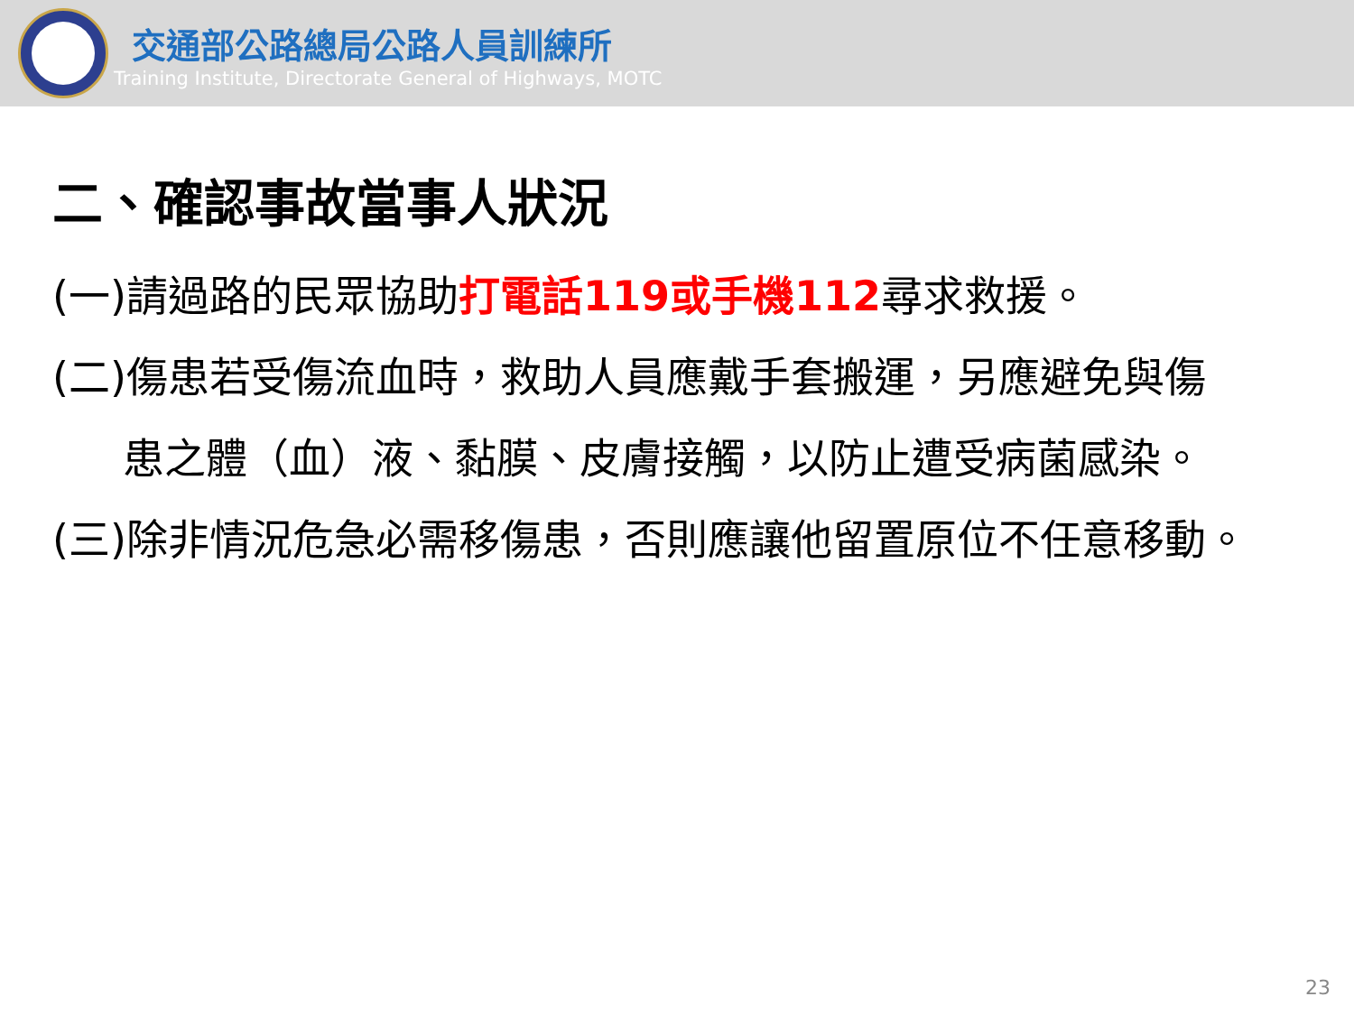交通部公路總局公路人員訓練所
Training Institute, Directorate General of Highways, MOTC
二、確認事故當事人狀況
(一)請過路的民眾協助打電話119或手機112尋求救援。
(二)傷患若受傷流血時，救助人員應戴手套搬運，另應避免與傷
患之體（血）液、黏膜、皮膚接觸，以防止遭受病菌感染。
(三)除非情況危急必需移傷患，否則應讓他留置原位不任意移動。
23